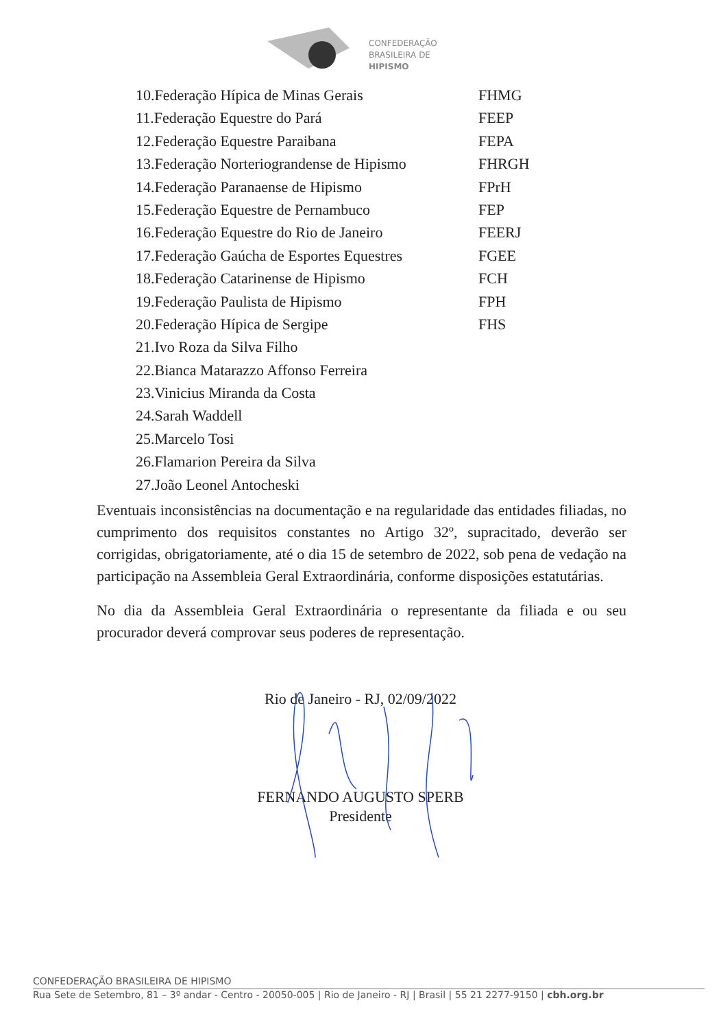CONFEDERAÇÃO
BRASILEIRA DE
HIPISMO
| 10.Federação Hípica de Minas Gerais | FHMG |
| 11.Federação Equestre do Pará | FEEP |
| 12.Federação Equestre Paraibana | FEPA |
| 13.Federação Norteriograndense de Hipismo | FHRGH |
| 14.Federação Paranaense de Hipismo | FPrH |
| 15.Federação Equestre de Pernambuco | FEP |
| 16.Federação Equestre do Rio de Janeiro | FEERJ |
| 17.Federação Gaúcha de Esportes Equestres | FGEE |
| 18.Federação Catarinense de Hipismo | FCH |
| 19.Federação Paulista de Hipismo | FPH |
| 20.Federação Hípica de Sergipe | FHS |
| 21.Ivo Roza da Silva Filho | |
| 22.Bianca Matarazzo Affonso Ferreira | |
| 23.Vinicius Miranda da Costa | |
| 24.Sarah Waddell | |
| 25.Marcelo Tosi | |
| 26.Flamarion Pereira da Silva | |
| 27.João Leonel Antocheski | |
Eventuais inconsistências na documentação e na regularidade das entidades filiadas, no cumprimento dos requisitos constantes no Artigo 32º, supracitado, deverão ser corrigidas, obrigatoriamente, até o dia 15 de setembro de 2022, sob pena de vedação na participação na Assembleia Geral Extraordinária, conforme disposições estatutárias.
No dia da Assembleia Geral Extraordinária o representante da filiada e ou seu procurador deverá comprovar seus poderes de representação.
Rio de Janeiro - RJ, 02/09/2022
FERNANDO AUGUSTO SPERB
Presidente
CONFEDERAÇÃO BRASILEIRA DE HIPISMO
Rua Sete de Setembro, 81 – 3º andar - Centro - 20050-005 | Rio de Janeiro - RJ | Brasil | 55 21 2277-9150 | cbh.org.br